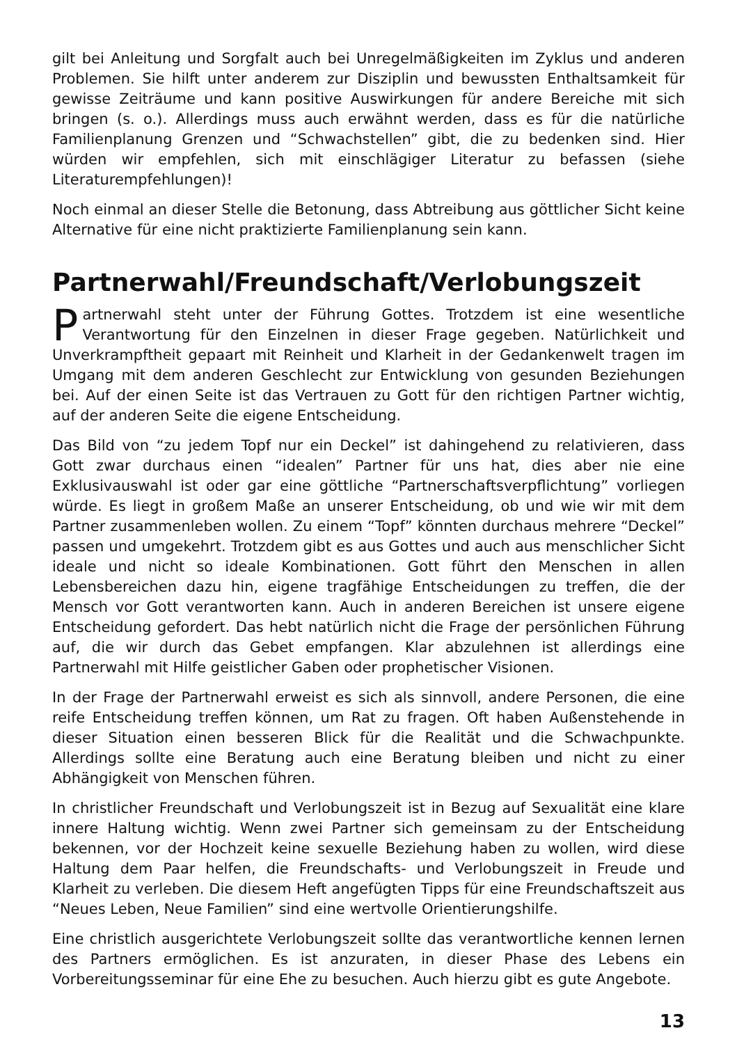gilt bei Anleitung und Sorgfalt auch bei Unregelmäßigkeiten im Zyklus und anderen Problemen. Sie hilft unter anderem zur Disziplin und bewussten Enthaltsamkeit für gewisse Zeiträume und kann positive Auswirkungen für andere Bereiche mit sich bringen (s. o.). Allerdings muss auch erwähnt werden, dass es für die natürliche Familienplanung Grenzen und “Schwachstellen” gibt, die zu bedenken sind. Hier würden wir empfehlen, sich mit einschlägiger Literatur zu befassen (siehe Literaturempfehlungen)!
Noch einmal an dieser Stelle die Betonung, dass Abtreibung aus göttlicher Sicht keine Alternative für eine nicht praktizierte Familienplanung sein kann.
Partnerwahl/Freundschaft/Verlobungszeit
Partnerwahl steht unter der Führung Gottes. Trotzdem ist eine wesentliche Verantwortung für den Einzelnen in dieser Frage gegeben. Natürlichkeit und Unverkrampftheit gepaart mit Reinheit und Klarheit in der Gedankenwelt tragen im Umgang mit dem anderen Geschlecht zur Entwicklung von gesunden Beziehungen bei. Auf der einen Seite ist das Vertrauen zu Gott für den richtigen Partner wichtig, auf der anderen Seite die eigene Entscheidung.
Das Bild von “zu jedem Topf nur ein Deckel” ist dahingehend zu relativieren, dass Gott zwar durchaus einen “idealen” Partner für uns hat, dies aber nie eine Exklusivauswahl ist oder gar eine göttliche “Partnerschaftsverpflichtung” vorliegen würde. Es liegt in großem Maße an unserer Entscheidung, ob und wie wir mit dem Partner zusammenleben wollen. Zu einem “Topf” könnten durchaus mehrere “Deckel” passen und umgekehrt. Trotzdem gibt es aus Gottes und auch aus menschlicher Sicht ideale und nicht so ideale Kombinationen. Gott führt den Menschen in allen Lebensbereichen dazu hin, eigene tragfähige Entscheidungen zu treffen, die der Mensch vor Gott verantworten kann. Auch in anderen Bereichen ist unsere eigene Entscheidung gefordert. Das hebt natürlich nicht die Frage der persönlichen Führung auf, die wir durch das Gebet empfangen. Klar abzulehnen ist allerdings eine Partnerwahl mit Hilfe geistlicher Gaben oder prophetischer Visionen.
In der Frage der Partnerwahl erweist es sich als sinnvoll, andere Personen, die eine reife Entscheidung treffen können, um Rat zu fragen. Oft haben Außenstehende in dieser Situation einen besseren Blick für die Realität und die Schwachpunkte. Allerdings sollte eine Beratung auch eine Beratung bleiben und nicht zu einer Abhängigkeit von Menschen führen.
In christlicher Freundschaft und Verlobungszeit ist in Bezug auf Sexualität eine klare innere Haltung wichtig. Wenn zwei Partner sich gemeinsam zu der Entscheidung bekennen, vor der Hochzeit keine sexuelle Beziehung haben zu wollen, wird diese Haltung dem Paar helfen, die Freundschafts- und Verlobungszeit in Freude und Klarheit zu verleben. Die diesem Heft angefügten Tipps für eine Freundschaftszeit aus “Neues Leben, Neue Familien” sind eine wertvolle Orientierungshilfe.
Eine christlich ausgerichtete Verlobungszeit sollte das verantwortliche kennen lernen des Partners ermöglichen. Es ist anzuraten, in dieser Phase des Lebens ein Vorbereitungsseminar für eine Ehe zu besuchen. Auch hierzu gibt es gute Angebote.
13